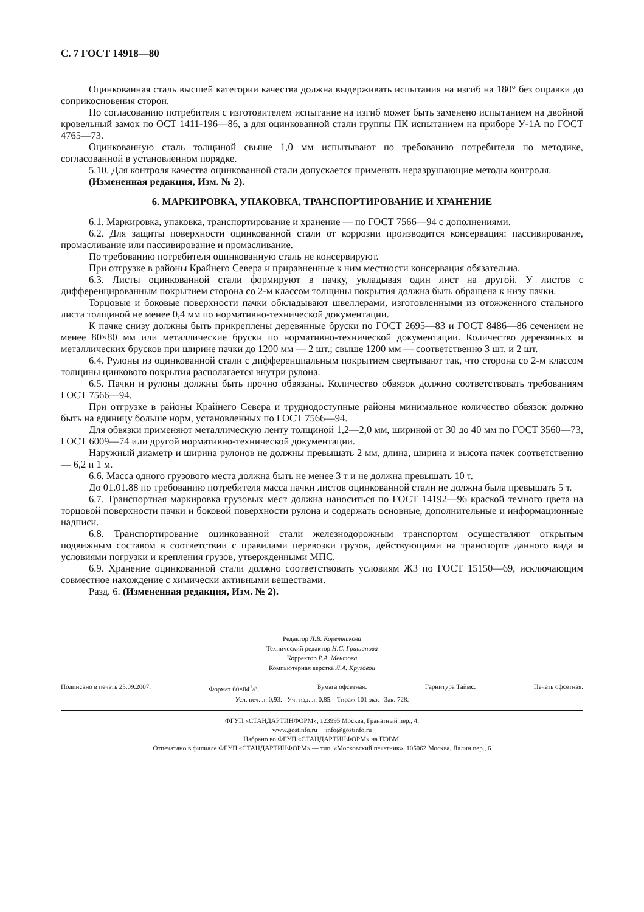С. 7 ГОСТ 14918—80
Оцинкованная сталь высшей категории качества должна выдерживать испытания на изгиб на 180° без оправки до соприкосновения сторон.
По согласованию потребителя с изготовителем испытание на изгиб может быть заменено испытанием на двойной кровельный замок по ОСТ 1411-196—86, а для оцинкованной стали группы ПК испытанием на приборе У-1А по ГОСТ 4765—73.
Оцинкованную сталь толщиной свыше 1,0 мм испытывают по требованию потребителя по методике, согласованной в установленном порядке.
5.10. Для контроля качества оцинкованной стали допускается применять неразрушающие методы контроля.
(Измененная редакция, Изм. № 2).
6. МАРКИРОВКА, УПАКОВКА, ТРАНСПОРТИРОВАНИЕ И ХРАНЕНИЕ
6.1. Маркировка, упаковка, транспортирование и хранение — по ГОСТ 7566—94 с дополнениями.
6.2. Для защиты поверхности оцинкованной стали от коррозии производится консервация: пассивирование, промасливание или пассивирование и промасливание.
По требованию потребителя оцинкованную сталь не консервируют.
При отгрузке в районы Крайнего Севера и приравненные к ним местности консервация обязательна.
6.3. Листы оцинкованной стали формируют в пачку, укладывая один лист на другой. У листов с дифференцированным покрытием сторона со 2-м классом толщины покрытия должна быть обращена к низу пачки.
Торцовые и боковые поверхности пачки обкладывают швеллерами, изготовленными из отожженного стального листа толщиной не менее 0,4 мм по нормативно-технической документации.
К пачке снизу должны быть прикреплены деревянные бруски по ГОСТ 2695—83 и ГОСТ 8486—86 сечением не менее 80×80 мм или металлические бруски по нормативно-технической документации. Количество деревянных и металлических брусков при ширине пачки до 1200 мм — 2 шт.; свыше 1200 мм — соответственно 3 шт. и 2 шт.
6.4. Рулоны из оцинкованной стали с дифференциальным покрытием свертывают так, что сторона со 2-м классом толщины цинкового покрытия располагается внутри рулона.
6.5. Пачки и рулоны должны быть прочно обвязаны. Количество обвязок должно соответствовать требованиям ГОСТ 7566—94.
При отгрузке в районы Крайнего Севера и труднодоступные районы минимальное количество обвязок должно быть на единицу больше норм, установленных по ГОСТ 7566—94.
Для обвязки применяют металлическую ленту толщиной 1,2—2,0 мм, шириной от 30 до 40 мм по ГОСТ 3560—73, ГОСТ 6009—74 или другой нормативно-технической документации.
Наружный диаметр и ширина рулонов не должны превышать 2 мм, длина, ширина и высота пачек соответственно — 6,2 и 1 м.
6.6. Масса одного грузового места должна быть не менее 3 т и не должна превышать 10 т.
До 01.01.88 по требованию потребителя масса пачки листов оцинкованной стали не должна была превышать 5 т.
6.7. Транспортная маркировка грузовых мест должна наноситься по ГОСТ 14192—96 краской темного цвета на торцовой поверхности пачки и боковой поверхности рулона и содержать основные, дополнительные и информационные надписи.
6.8. Транспортирование оцинкованной стали железнодорожным транспортом осуществляют открытым подвижным составом в соответствии с правилами перевозки грузов, действующими на транспорте данного вида и условиями погрузки и крепления грузов, утвержденными МПС.
6.9. Хранение оцинкованной стали должно соответствовать условиям Ж3 по ГОСТ 15150—69, исключающим совместное нахождение с химически активными веществами.
Разд. 6. (Измененная редакция, Изм. № 2).
Редактор Л.В. Коретникова
Технический редактор Н.С. Гришанова
Корректор Р.А. Ментова
Компьютерная верстка Л.А. Круговой
Подписано в печать 25.09.2007. Формат 60×84<sup>1</sup>/8. Бумага офсетная. Гарнитура Таймс. Печать офсетная.
Усл. печ. л. 0,93. Уч.-изд. л. 0,85. Тираж 101 экз. Зак. 728.
ФГУП «СТАНДАРТИНФОРМ», 123995 Москва, Гранатный пер., 4.
www.gostinfo.ru info@gostinfo.ru
Набрано во ФГУП «СТАНДАРТИНФОРМ» на ПЭВМ.
Отпечатано в филиале ФГУП «СТАНДАРТИНФОРМ» — тип. «Московский печатник», 105062 Москва, Лялин пер., 6